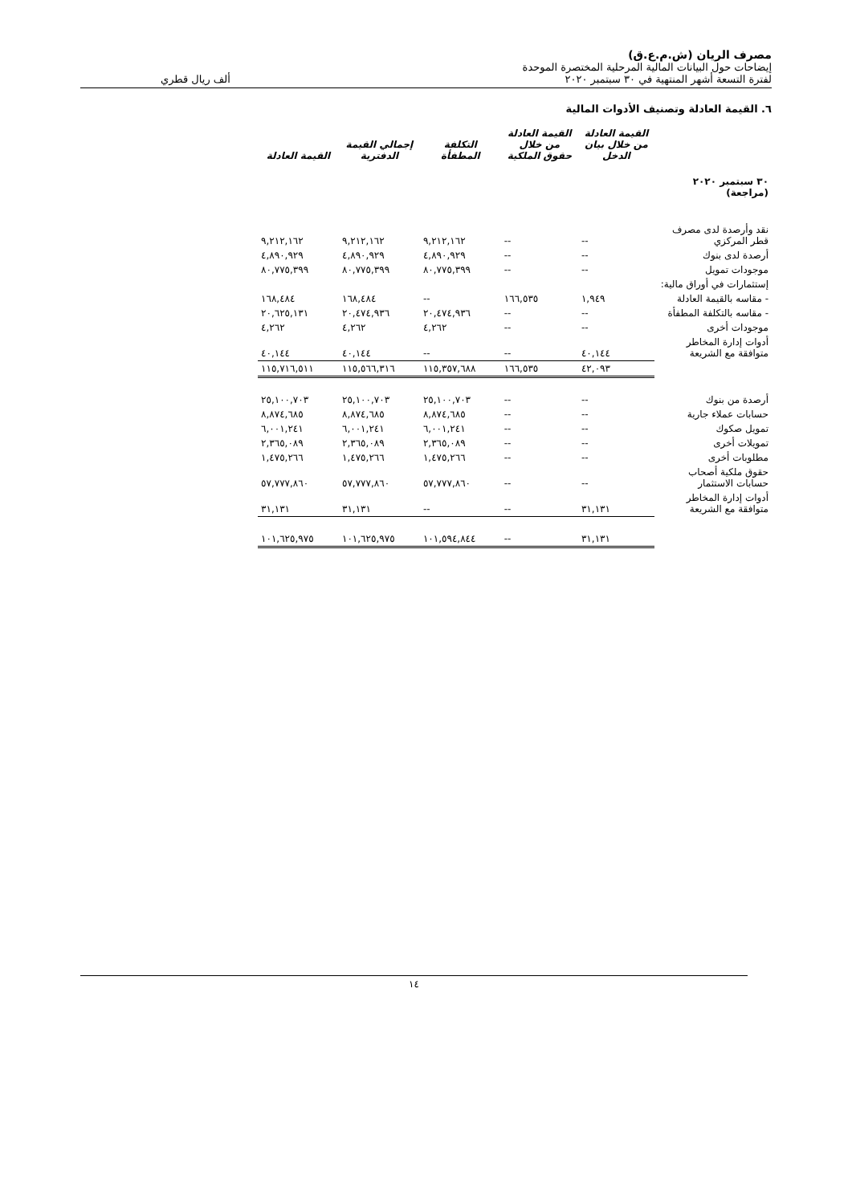مصرف الريان (ش.م.ع.ق)
إيضاحات حول البيانات المالية المرحلية المختصرة الموحدة
لفترة التسعة أشهر المنتهية في ٣٠ سبتمبر ٢٠٢٠ ألف ريال قطري
٦. القيمة العادلة وتصنيف الأدوات المالية
| | القيمة العادلة من خلال بيان الدخل | القيمة العادلة من خلال حقوق الملكية | التكلفة المطفأة | إجمالي القيمة الدفترية | القيمة العادلة |
| --- | --- | --- | --- | --- | --- |
| ٣٠ سبتمبر ٢٠٢٠ (مراجعة) | | | | | |
| نقد وأرصدة لدى مصرف قطر المركزي | -- | -- | ٩,٢١٢,١٦٢ | ٩,٢١٢,١٦٢ | ٩,٢١٢,١٦٢ |
| أرصدة لدى بنوك | -- | -- | ٤,٨٩٠,٩٢٩ | ٤,٨٩٠,٩٢٩ | ٤,٨٩٠,٩٢٩ |
| موجودات تمويل | -- | -- | ٨٠,٧٧٥,٣٩٩ | ٨٠,٧٧٥,٣٩٩ | ٨٠,٧٧٥,٣٩٩ |
| إستثمارات في أوراق مالية: | | | | | |
| - مقاسه بالقيمة العادلة | ١,٩٤٩ | ١٦٦,٥٣٥ | -- | ١٦٨,٤٨٤ | ١٦٨,٤٨٤ |
| - مقاسه بالتكلفة المطفأة | -- | -- | ٢٠,٤٧٤,٩٣٦ | ٢٠,٤٧٤,٩٣٦ | ٢٠,٦٢٥,١٣١ |
| موجودات أخرى | -- | -- | ٤,٢٦٢ | ٤,٢٦٢ | ٤,٢٦٢ |
| أدوات إدارة المخاطر متوافقة مع الشريعة | ٤٠,١٤٤ | -- | -- | ٤٠,١٤٤ | ٤٠,١٤٤ |
| | ٤٢,٠٩٣ | ١٦٦,٥٣٥ | ١١٥,٣٥٧,٦٨٨ | ١١٥,٥٦٦,٣١٦ | ١١٥,٧١٦,٥١١ |
| أرصدة من بنوك | -- | -- | ٢٥,١٠٠,٧٠٣ | ٢٥,١٠٠,٧٠٣ | ٢٥,١٠٠,٧٠٣ |
| حسابات عملاء جارية | -- | -- | ٨,٨٧٤,٦٨٥ | ٨,٨٧٤,٦٨٥ | ٨,٨٧٤,٦٨٥ |
| تمويل صكوك | -- | -- | ٦,٠٠١,٢٤١ | ٦,٠٠١,٢٤١ | ٦,٠٠١,٢٤١ |
| تمويلات أخرى | -- | -- | ٢,٣٦٥,٠٨٩ | ٢,٣٦٥,٠٨٩ | ٢,٣٦٥,٠٨٩ |
| مطلوبات أخرى | -- | -- | ١,٤٧٥,٢٦٦ | ١,٤٧٥,٢٦٦ | ١,٤٧٥,٢٦٦ |
| حقوق ملكية أصحاب حسابات الاستثمار | -- | -- | ٥٧,٧٧٧,٨٦٠ | ٥٧,٧٧٧,٨٦٠ | ٥٧,٧٧٧,٨٦٠ |
| أدوات إدارة المخاطر متوافقة مع الشريعة | ٣١,١٣١ | -- | -- | ٣١,١٣١ | ٣١,١٣١ |
| | ٣١,١٣١ | -- | ١٠١,٥٩٤,٨٤٤ | ١٠١,٦٢٥,٩٧٥ | ١٠١,٦٢٥,٩٧٥ |
١٤